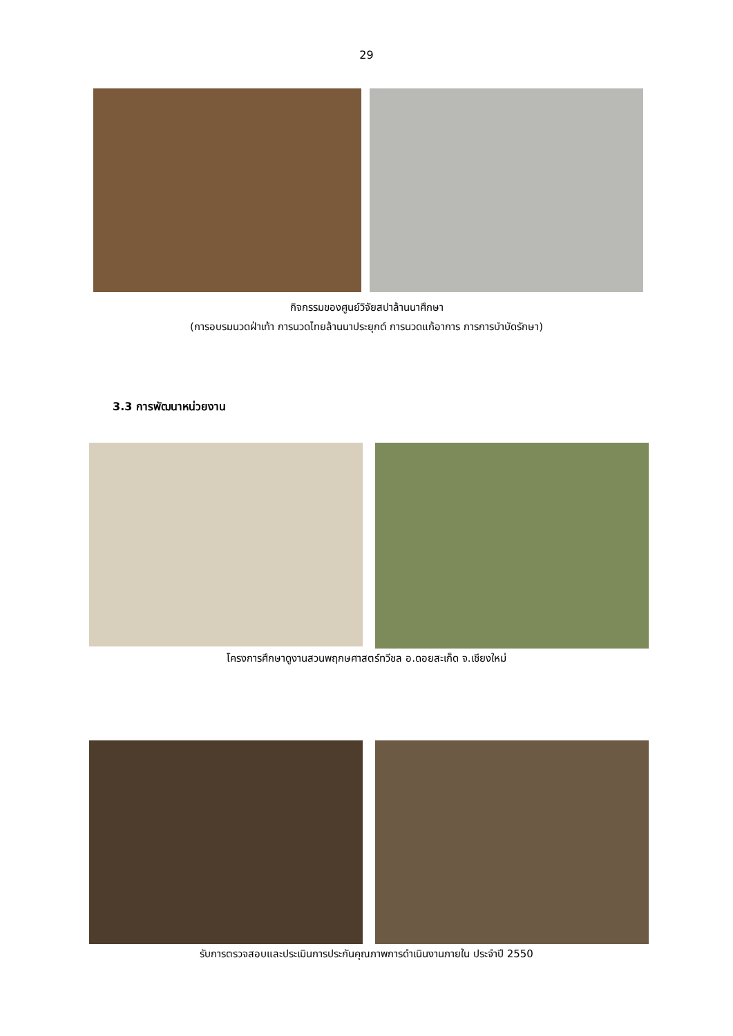29
กิจกรรมของศูนย์วิจัยสปาล้านนาศึกษา
(การอบรมนวดฝ่าเท้า การนวดไทยล้านนาประยุกต์ การนวดแก้อาการ การการบำบัดรักษา)
3.3 การพัฒนาหน่วยงาน
โครงการศึกษาดูงานสวนพฤกษศาสตร์ทวีชล อ.ดอยสะเก็ด จ.เชียงใหม่
รับการตรวจสอบและประเมินการประกันคุณภาพการดำเนินงานภายใน ประจำปี 2550